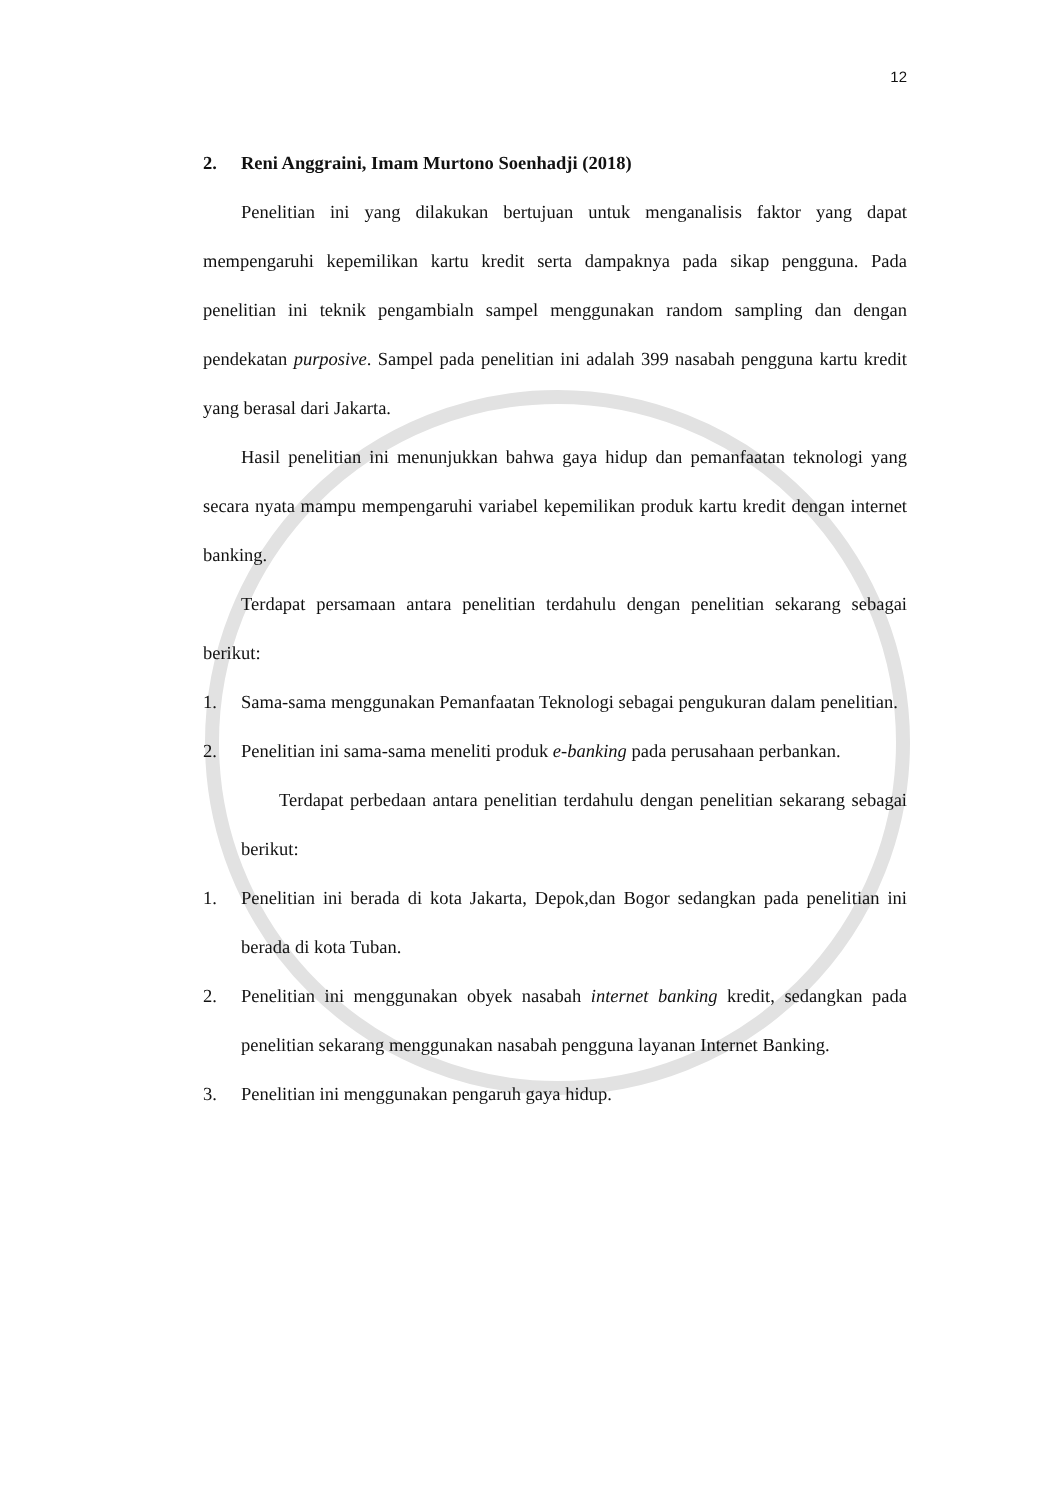12
2. Reni Anggraini, Imam Murtono Soenhadji (2018)
Penelitian ini yang dilakukan bertujuan untuk menganalisis faktor yang dapat mempengaruhi kepemilikan kartu kredit serta dampaknya pada sikap pengguna. Pada penelitian ini teknik pengambialn sampel menggunakan random sampling dan dengan pendekatan purposive. Sampel pada penelitian ini adalah 399 nasabah pengguna kartu kredit yang berasal dari Jakarta.
Hasil penelitian ini menunjukkan bahwa gaya hidup dan pemanfaatan teknologi yang secara nyata mampu mempengaruhi variabel kepemilikan produk kartu kredit dengan internet banking.
Terdapat persamaan antara penelitian terdahulu dengan penelitian sekarang sebagai berikut:
1. Sama-sama menggunakan Pemanfaatan Teknologi sebagai pengukuran dalam penelitian.
2. Penelitian ini sama-sama meneliti produk e-banking pada perusahaan perbankan.
Terdapat perbedaan antara penelitian terdahulu dengan penelitian sekarang sebagai berikut:
1. Penelitian ini berada di kota Jakarta, Depok,dan Bogor sedangkan pada penelitian ini berada di kota Tuban.
2. Penelitian ini menggunakan obyek nasabah internet banking kredit, sedangkan pada penelitian sekarang menggunakan nasabah pengguna layanan Internet Banking.
3. Penelitian ini menggunakan pengaruh gaya hidup.